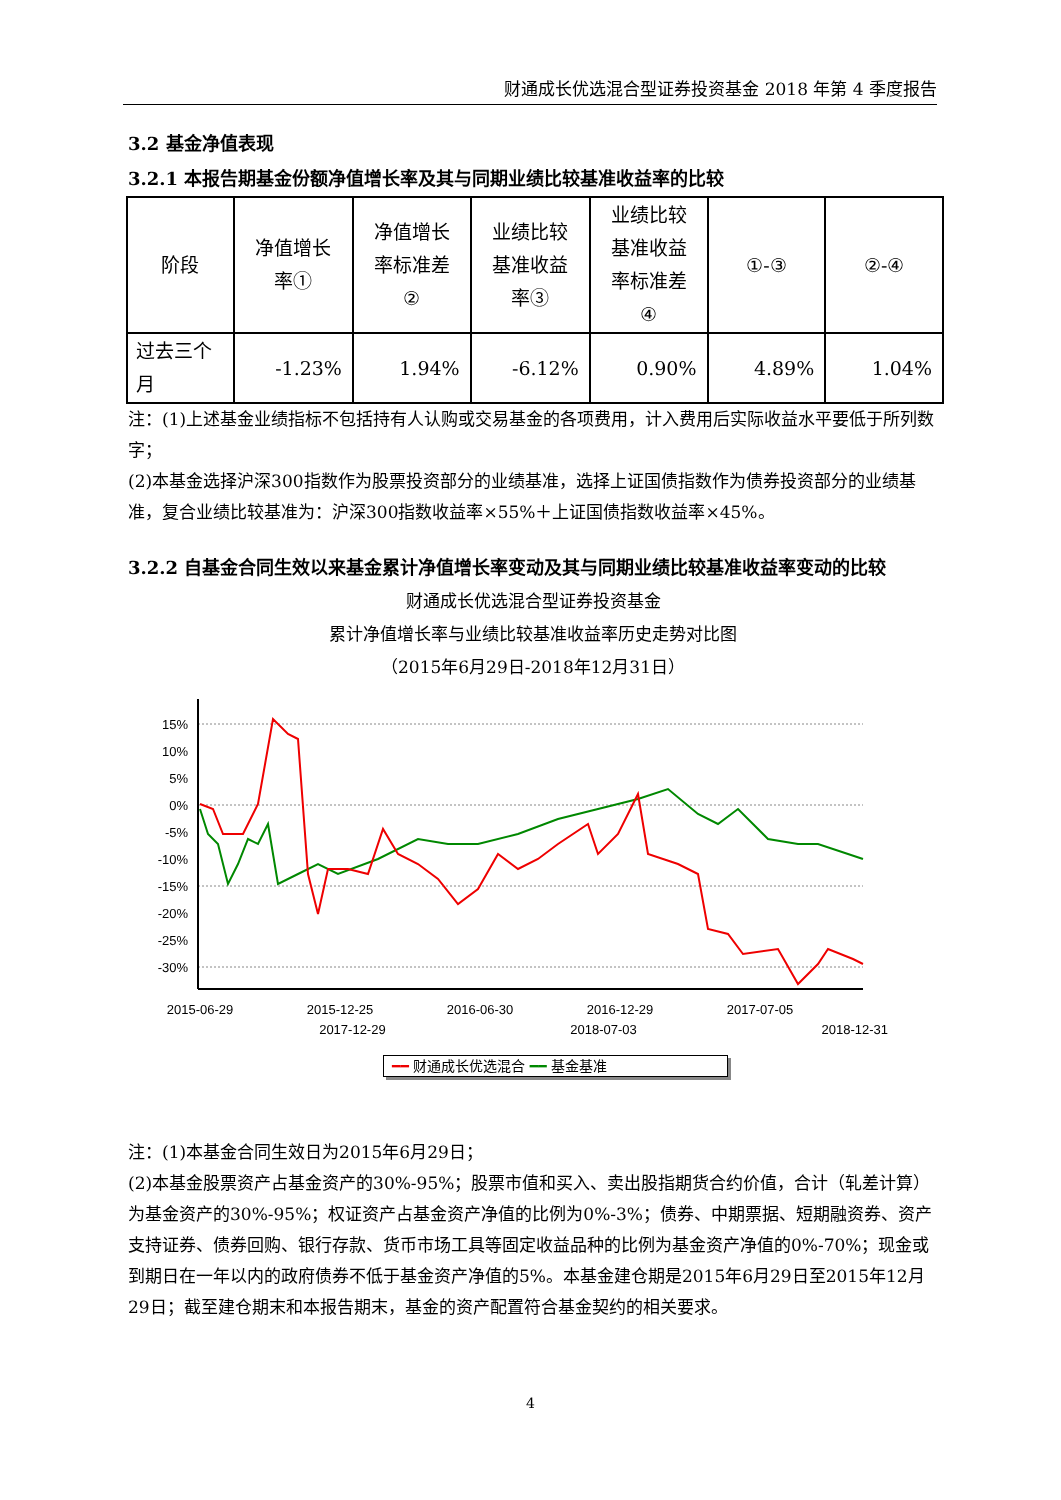财通成长优选混合型证券投资基金 2018 年第 4 季度报告
3.2 基金净值表现
3.2.1 本报告期基金份额净值增长率及其与同期业绩比较基准收益率的比较
| 阶段 | 净值增长 率① | 净值增长 率标准差 ② | 业绩比较 基准收益 率③ | 业绩比较 基准收益 率标准差 ④ | ①-③ | ②-④ |
| 过去三个 月 | -1.23% | 1.94% | -6.12% | 0.90% | 4.89% | 1.04% |
注：(1)上述基金业绩指标不包括持有人认购或交易基金的各项费用，计入费用后实际收益水平要低于所列数字；
(2)本基金选择沪深300指数作为股票投资部分的业绩基准，选择上证国债指数作为债券投资部分的业绩基准，复合业绩比较基准为：沪深300指数收益率×55%＋上证国债指数收益率×45%。
3.2.2 自基金合同生效以来基金累计净值增长率变动及其与同期业绩比较基准收益率变动的比较
财通成长优选混合型证券投资基金
累计净值增长率与业绩比较基准收益率历史走势对比图
（2015年6月29日-2018年12月31日）
15%
10%
5%
0%
-5%
-10%
-15%
-20%
-25%
-30%
2015-06-29
2015-12-25
2016-06-30
2016-12-29
2017-07-05
x 2017-12-29 2018-07-03 2018-12-31
━━ 财通成长优选混合 ━━ 基金基准
注：(1)本基金合同生效日为2015年6月29日；
(2)本基金股票资产占基金资产的30%-95%；股票市值和买入、卖出股指期货合约价值，合计（轧差计算）为基金资产的30%-95%；权证资产占基金资产净值的比例为0%-3%；债券、中期票据、短期融资券、资产支持证券、债券回购、银行存款、货币市场工具等固定收益品种的比例为基金资产净值的0%-70%；现金或到期日在一年以内的政府债券不低于基金资产净值的5%。本基金建仓期是2015年6月29日至2015年12月29日；截至建仓期末和本报告期末，基金的资产配置符合基金契约的相关要求。
4